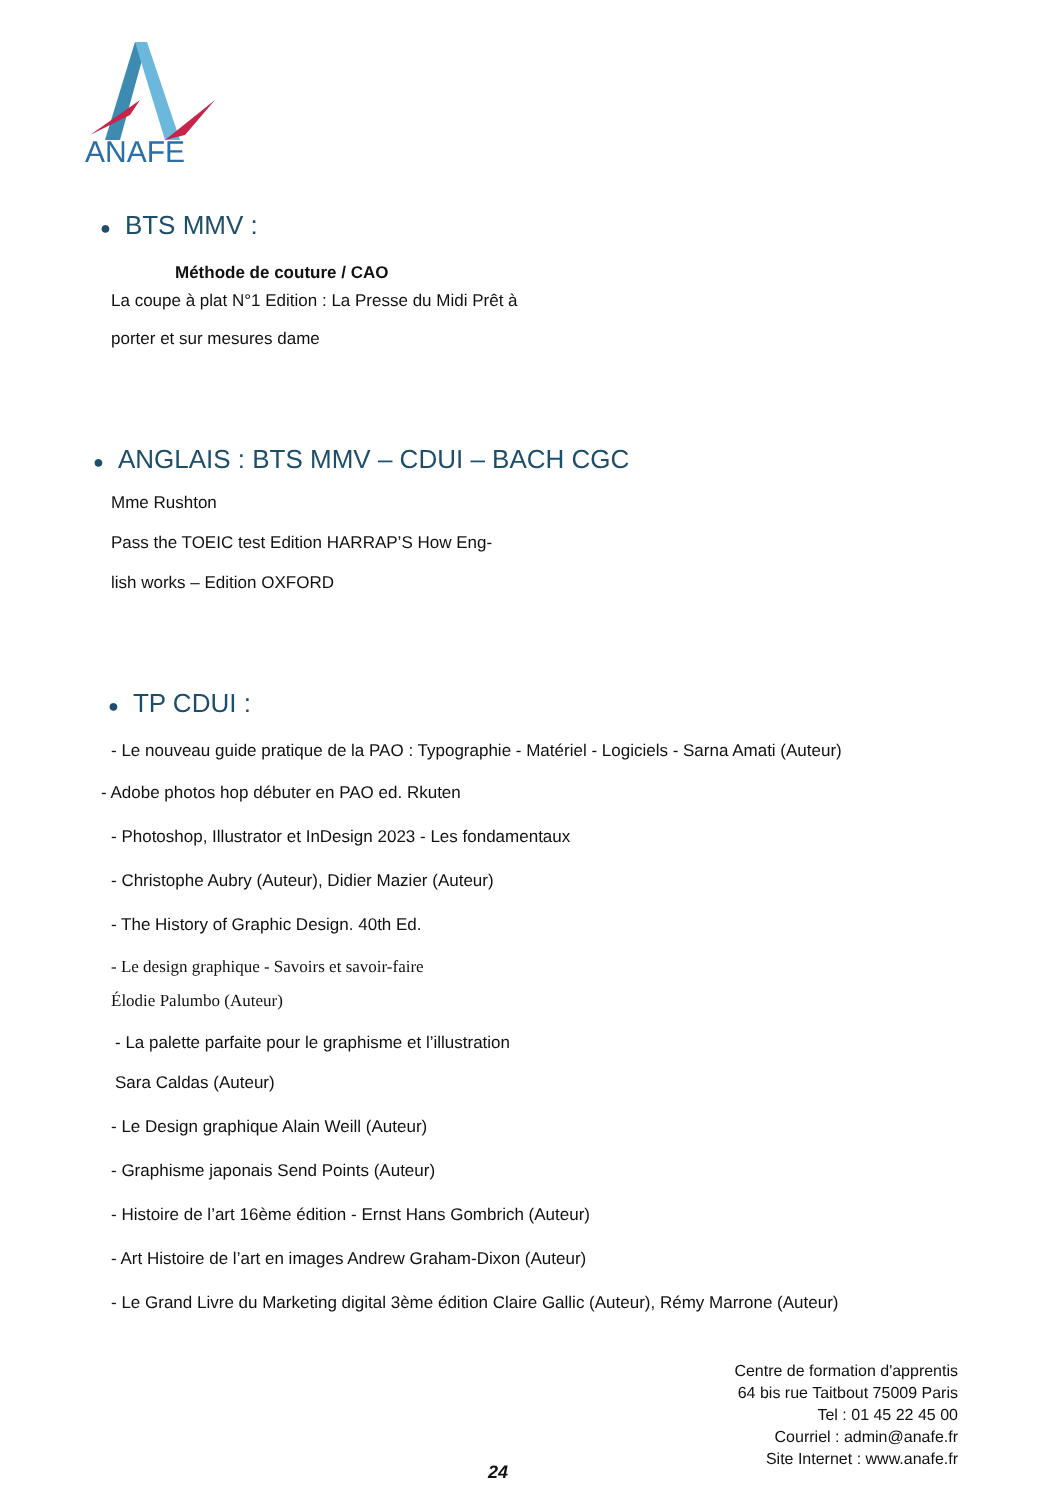ANAFE
● BTS MMV :
Méthode de couture / CAO
La coupe à plat N°1 Edition : La Presse du Midi Prêt à
porter et sur mesures dame
● ANGLAIS : BTS MMV – CDUI – BACH CGC
Mme Rushton
Pass the TOEIC test Edition HARRAP’S How Eng-
lish works – Edition OXFORD
● TP CDUI :
- Le nouveau guide pratique de la PAO : Typographie - Matériel - Logiciels - Sarna Amati (Auteur)
- Adobe photos hop débuter en PAO ed. Rkuten
- Photoshop, Illustrator et InDesign 2023 - Les fondamentaux
- Christophe Aubry (Auteur), Didier Mazier (Auteur)
- The History of Graphic Design. 40th Ed.
- Le design graphique - Savoirs et savoir-faire
Élodie Palumbo (Auteur)
- La palette parfaite pour le graphisme et l’illustration
Sara Caldas (Auteur)
- Le Design graphique Alain Weill (Auteur)
- Graphisme japonais Send Points (Auteur)
- Histoire de l’art 16ème édition - Ernst Hans Gombrich (Auteur)
- Art Histoire de l’art en images Andrew Graham-Dixon (Auteur)
- Le Grand Livre du Marketing digital 3ème édition Claire Gallic (Auteur), Rémy Marrone (Auteur)
Centre de formation d'apprentis
64 bis rue Taitbout 75009 Paris
Tel : 01 45 22 45 00
Courriel : admin@anafe.fr
Site Internet : www.anafe.fr
24